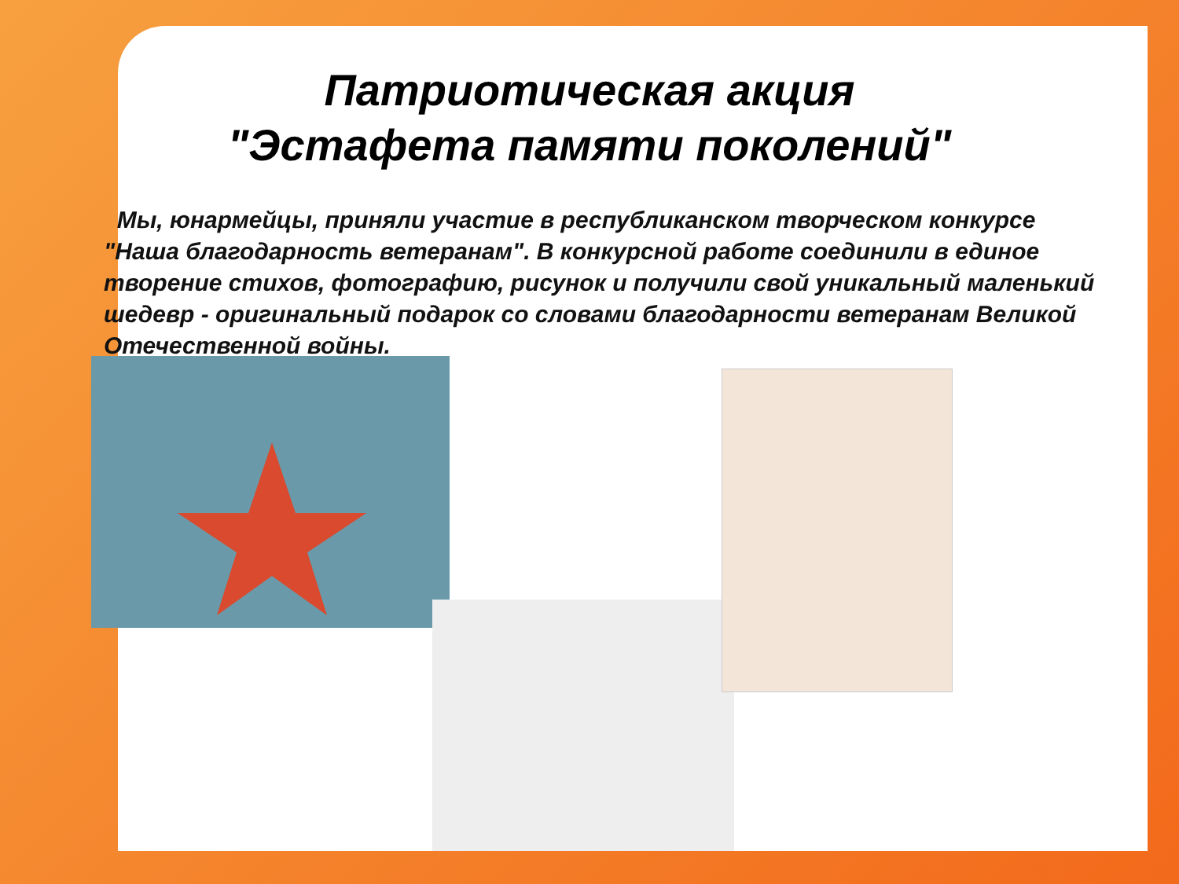Патриотическая акция
"Эстафета памяти поколений"
Мы, юнармейцы, приняли участие в республиканском творческом конкурсе "Наша благодарность ветеранам". В конкурсной работе соединили в единое творение стихов, фотографию, рисунок и получили свой уникальный маленький шедевр - оригинальный подарок со словами благодарности ветеранам Великой Отечественной войны.